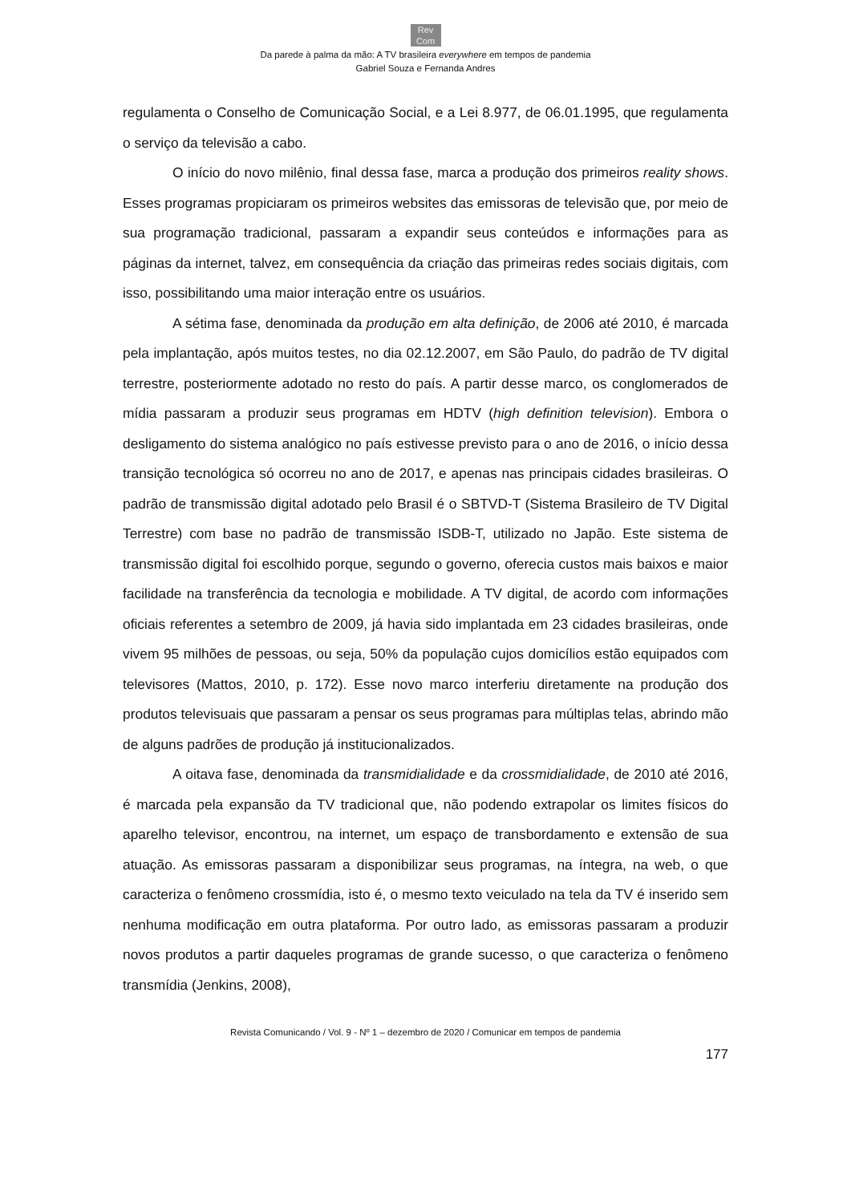Rev
Com
Da parede à palma da mão: A TV brasileira everywhere em tempos de pandemia
Gabriel Souza e Fernanda Andres
regulamenta o Conselho de Comunicação Social, e a Lei 8.977, de 06.01.1995, que regulamenta o serviço da televisão a cabo.
O início do novo milênio, final dessa fase, marca a produção dos primeiros reality shows. Esses programas propiciaram os primeiros websites das emissoras de televisão que, por meio de sua programação tradicional, passaram a expandir seus conteúdos e informações para as páginas da internet, talvez, em consequência da criação das primeiras redes sociais digitais, com isso, possibilitando uma maior interação entre os usuários.
A sétima fase, denominada da produção em alta definição, de 2006 até 2010, é marcada pela implantação, após muitos testes, no dia 02.12.2007, em São Paulo, do padrão de TV digital terrestre, posteriormente adotado no resto do país. A partir desse marco, os conglomerados de mídia passaram a produzir seus programas em HDTV (high definition television). Embora o desligamento do sistema analógico no país estivesse previsto para o ano de 2016, o início dessa transição tecnológica só ocorreu no ano de 2017, e apenas nas principais cidades brasileiras. O padrão de transmissão digital adotado pelo Brasil é o SBTVD-T (Sistema Brasileiro de TV Digital Terrestre) com base no padrão de transmissão ISDB-T, utilizado no Japão. Este sistema de transmissão digital foi escolhido porque, segundo o governo, oferecia custos mais baixos e maior facilidade na transferência da tecnologia e mobilidade. A TV digital, de acordo com informações oficiais referentes a setembro de 2009, já havia sido implantada em 23 cidades brasileiras, onde vivem 95 milhões de pessoas, ou seja, 50% da população cujos domicílios estão equipados com televisores (Mattos, 2010, p. 172). Esse novo marco interferiu diretamente na produção dos produtos televisuais que passaram a pensar os seus programas para múltiplas telas, abrindo mão de alguns padrões de produção já institucionalizados.
A oitava fase, denominada da transmidialidade e da crossmidialidade, de 2010 até 2016, é marcada pela expansão da TV tradicional que, não podendo extrapolar os limites físicos do aparelho televisor, encontrou, na internet, um espaço de transbordamento e extensão de sua atuação. As emissoras passaram a disponibilizar seus programas, na íntegra, na web, o que caracteriza o fenômeno crossmídia, isto é, o mesmo texto veiculado na tela da TV é inserido sem nenhuma modificação em outra plataforma. Por outro lado, as emissoras passaram a produzir novos produtos a partir daqueles programas de grande sucesso, o que caracteriza o fenômeno transmídia (Jenkins, 2008),
Revista Comunicando / Vol. 9 - Nº 1 – dezembro de 2020 / Comunicar em tempos de pandemia
177